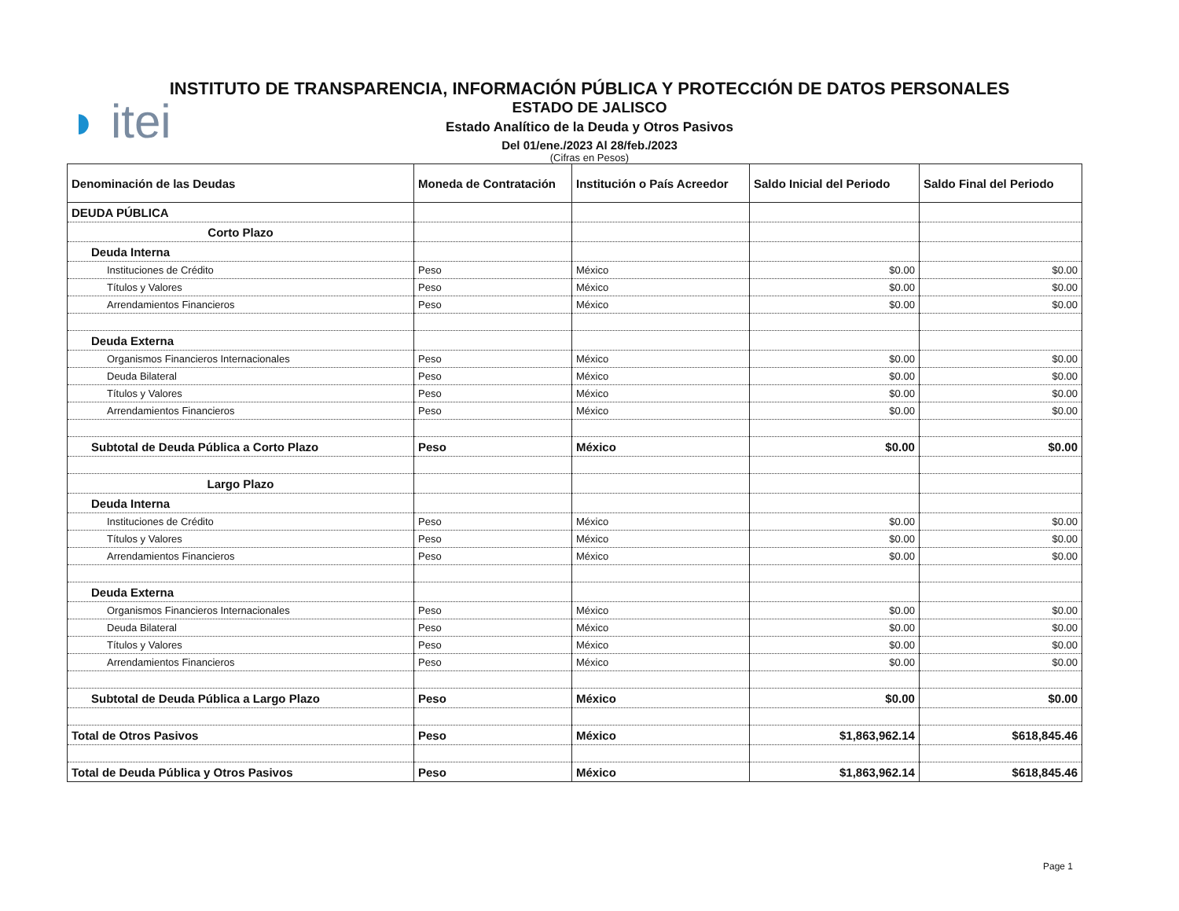◗ itei
INSTITUTO DE TRANSPARENCIA, INFORMACIÓN PÚBLICA Y PROTECCIÓN DE DATOS PERSONALES
ESTADO DE JALISCO
Estado Analítico de la Deuda y Otros Pasivos
Del 01/ene./2023 Al 28/feb./2023
(Cifras en Pesos)
| Denominación de las Deudas | Moneda de Contratación | Institución o País Acreedor | Saldo Inicial del Periodo | Saldo Final del Periodo |
| --- | --- | --- | --- | --- |
| DEUDA PÚBLICA | | | | |
| Corto Plazo | | | | |
| Deuda Interna | | | | |
| Instituciones de Crédito | Peso | México | $0.00 | $0.00 |
| Títulos y Valores | Peso | México | $0.00 | $0.00 |
| Arrendamientos Financieros | Peso | México | $0.00 | $0.00 |
| Deuda Externa | | | | |
| Organismos Financieros Internacionales | Peso | México | $0.00 | $0.00 |
| Deuda Bilateral | Peso | México | $0.00 | $0.00 |
| Títulos y Valores | Peso | México | $0.00 | $0.00 |
| Arrendamientos Financieros | Peso | México | $0.00 | $0.00 |
| Subtotal de Deuda Pública a Corto Plazo | Peso | México | $0.00 | $0.00 |
| Largo Plazo | | | | |
| Deuda Interna | | | | |
| Instituciones de Crédito | Peso | México | $0.00 | $0.00 |
| Títulos y Valores | Peso | México | $0.00 | $0.00 |
| Arrendamientos Financieros | Peso | México | $0.00 | $0.00 |
| Deuda Externa | | | | |
| Organismos Financieros Internacionales | Peso | México | $0.00 | $0.00 |
| Deuda Bilateral | Peso | México | $0.00 | $0.00 |
| Títulos y Valores | Peso | México | $0.00 | $0.00 |
| Arrendamientos Financieros | Peso | México | $0.00 | $0.00 |
| Subtotal de Deuda Pública a Largo Plazo | Peso | México | $0.00 | $0.00 |
| Total de Otros Pasivos | Peso | México | $1,863,962.14 | $618,845.46 |
| Total de Deuda Pública y Otros Pasivos | Peso | México | $1,863,962.14 | $618,845.46 |
Page 1